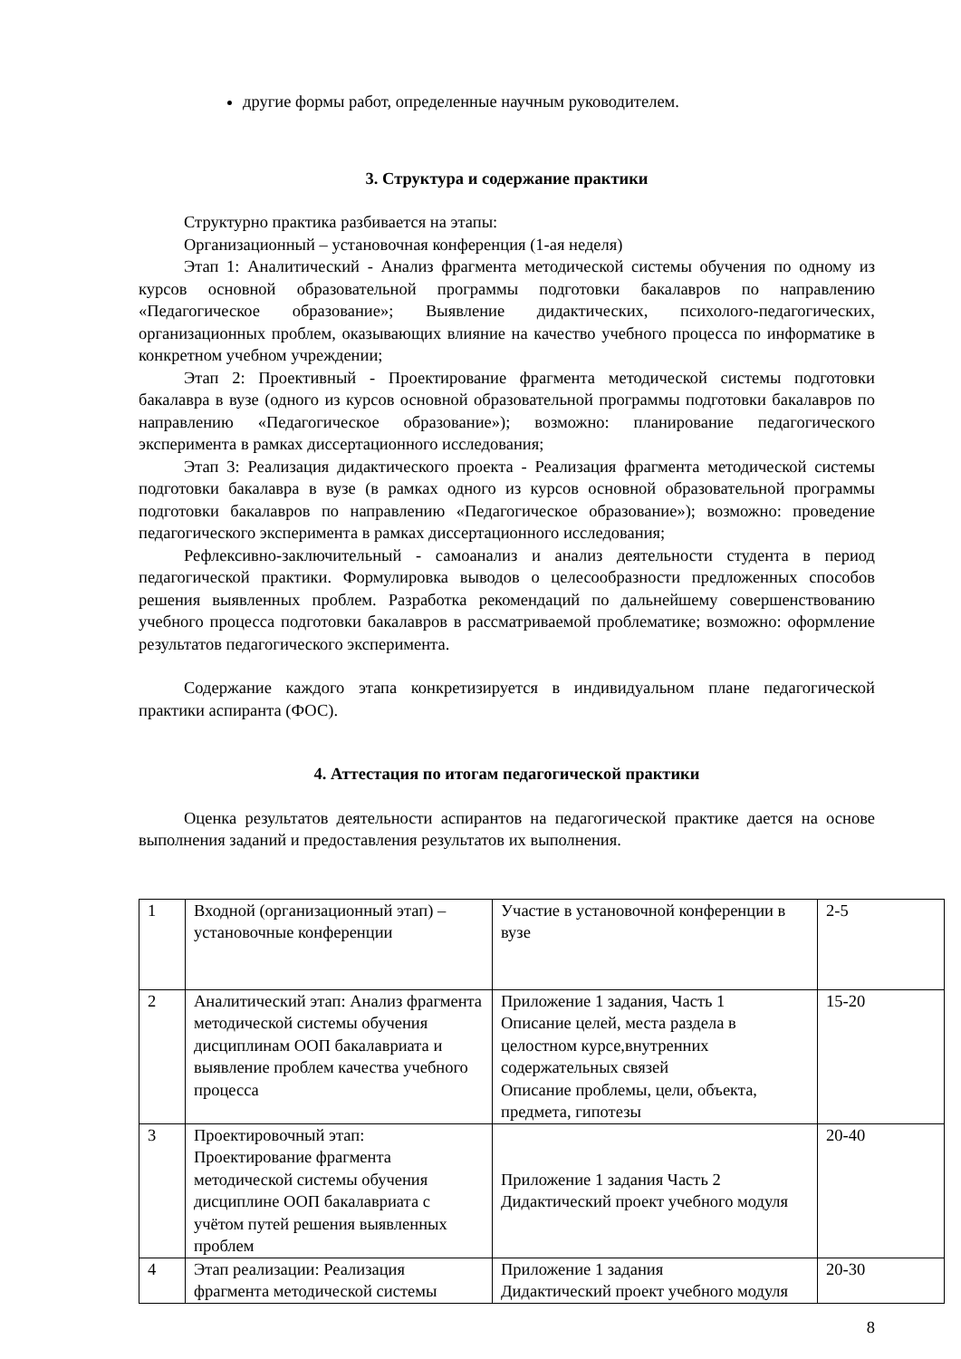другие формы работ, определенные научным руководителем.
3. Структура и содержание практики
Структурно практика разбивается на этапы:
Организационный – установочная конференция (1-ая неделя)
Этап 1: Аналитический - Анализ фрагмента методической системы обучения по одному из курсов основной образовательной программы подготовки бакалавров по направлению «Педагогическое образование»; Выявление дидактических, психолого-педагогических, организационных проблем, оказывающих влияние на качество учебного процесса по информатике в конкретном учебном учреждении;
Этап 2: Проективный - Проектирование фрагмента методической системы подготовки бакалавра в вузе (одного из курсов основной образовательной программы подготовки бакалавров по направлению «Педагогическое образование»); возможно: планирование педагогического эксперимента в рамках диссертационного исследования;
Этап 3: Реализация дидактического проекта - Реализация фрагмента методической системы подготовки бакалавра в вузе (в рамках одного из курсов основной образовательной программы подготовки бакалавров по направлению «Педагогическое образование»); возможно: проведение педагогического эксперимента в рамках диссертационного исследования;
Рефлексивно-заключительный - самоанализ и анализ деятельности студента в период педагогической практики. Формулировка выводов о целесообразности предложенных способов решения выявленных проблем. Разработка рекомендаций по дальнейшему совершенствованию учебного процесса подготовки бакалавров в рассматриваемой проблематике; возможно: оформление результатов педагогического эксперимента.
Содержание каждого этапа конкретизируется в индивидуальном плане педагогической практики аспиранта (ФОС).
4. Аттестация по итогам педагогической практики
Оценка результатов деятельности аспирантов на педагогической практике дается на основе выполнения заданий и предоставления результатов их выполнения.
| 1 | Входной (организационный этап) – установочные конференции | Участие в установочной конференции в вузе | 2-5 |
| 2 | Аналитический этап: Анализ фрагмента методической системы обучения дисциплинам ООП бакалавриата и выявление проблем качества учебного процесса | Приложение 1 задания, Часть 1 Описание целей, места раздела в целостном курсе,внутренних содержательных связей Описание проблемы, цели, объекта, предмета, гипотезы | 15-20 |
| 3 | Проектировочный этап: Проектирование фрагмента методической системы обучения дисциплине ООП бакалавриата с учётом путей решения выявленных проблем | Приложение 1 задания Часть 2 Дидактический проект учебного модуля | 20-40 |
| 4 | Этап реализации: Реализация фрагмента методической системы | Приложение 1 задания Дидактический проект учебного модуля | 20-30 |
8